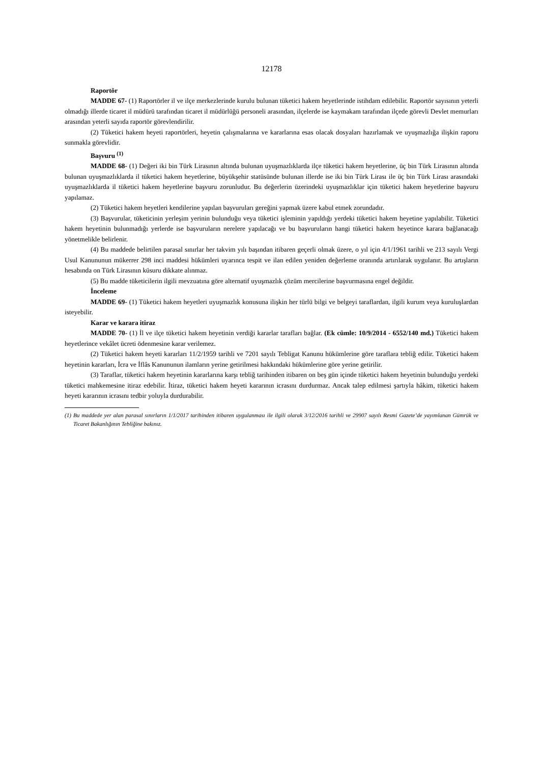12178
Raportör
MADDE 67- (1) Raportörler il ve ilçe merkezlerinde kurulu bulunan tüketici hakem heyetlerinde istihdam edilebilir. Raportör sayısının yeterli olmadığı illerde ticaret il müdürü tarafından ticaret il müdürlüğü personeli arasından, ilçelerde ise kaymakam tarafından ilçede görevli Devlet memurları arasından yeterli sayıda raportör görevlendirilir.
(2) Tüketici hakem heyeti raportörleri, heyetin çalışmalarına ve kararlarına esas olacak dosyaları hazırlamak ve uyuşmazlığa ilişkin raporu sunmakla görevlidir.
Başvuru <sup>(1)</sup>
MADDE 68- (1) Değeri iki bin Türk Lirasının altında bulunan uyuşmazlıklarda ilçe tüketici hakem heyetlerine, üç bin Türk Lirasının altında bulunan uyuşmazlıklarda il tüketici hakem heyetlerine, büyükşehir statüsünde bulunan illerde ise iki bin Türk Lirası ile üç bin Türk Lirası arasındaki uyuşmazlıklarda il tüketici hakem heyetlerine başvuru zorunludur. Bu değerlerin üzerindeki uyuşmazlıklar için tüketici hakem heyetlerine başvuru yapılamaz.
(2) Tüketici hakem heyetleri kendilerine yapılan başvuruları gereğini yapmak üzere kabul etmek zorundadır.
(3) Başvurular, tüketicinin yerleşim yerinin bulunduğu veya tüketici işleminin yapıldığı yerdeki tüketici hakem heyetine yapılabilir. Tüketici hakem heyetinin bulunmadığı yerlerde ise başvuruların nerelere yapılacağı ve bu başvuruların hangi tüketici hakem heyetince karara bağlanacağı yönetmelikle belirlenir.
(4) Bu maddede belirtilen parasal sınırlar her takvim yılı başından itibaren geçerli olmak üzere, o yıl için 4/1/1961 tarihli ve 213 sayılı Vergi Usul Kanununun mükerrer 298 inci maddesi hükümleri uyarınca tespit ve ilan edilen yeniden değerleme oranında artırılarak uygulanır. Bu artışların hesabında on Türk Lirasının küsuru dikkate alınmaz.
(5) Bu madde tüketicilerin ilgili mevzuatına göre alternatif uyuşmazlık çözüm mercilerine başvurmasına engel değildir.
İnceleme
MADDE 69- (1) Tüketici hakem heyetleri uyuşmazlık konusuna ilişkin her türlü bilgi ve belgeyi taraflardan, ilgili kurum veya kuruluşlardan isteyebilir.
Karar ve karara itiraz
MADDE 70- (1) İl ve ilçe tüketici hakem heyetinin verdiği kararlar tarafları bağlar. (Ek cümle: 10/9/2014 - 6552/140 md.) Tüketici hakem heyetlerince vekâlet ücreti ödenmesine karar verilemez.
(2) Tüketici hakem heyeti kararları 11/2/1959 tarihli ve 7201 sayılı Tebligat Kanunu hükümlerine göre taraflara tebliğ edilir. Tüketici hakem heyetinin kararları, İcra ve İflâs Kanununun ilamların yerine getirilmesi hakkındaki hükümlerine göre yerine getirilir.
(3) Taraflar, tüketici hakem heyetinin kararlarına karşı tebliğ tarihinden itibaren on beş gün içinde tüketici hakem heyetinin bulunduğu yerdeki tüketici mahkemesine itiraz edebilir. İtiraz, tüketici hakem heyeti kararının icrasını durdurmaz. Ancak talep edilmesi şartıyla hâkim, tüketici hakem heyeti kararının icrasını tedbir yoluyla durdurabilir.
(1) Bu maddede yer alan parasal sınırların 1/1/2017 tarihinden itibaren uygulanması ile ilgili olarak 3/12/2016 tarihli ve 29907 sayılı Resmi Gazete’de yayımlanan Gümrük ve Ticaret Bakanlığının Tebliğine bakınız.